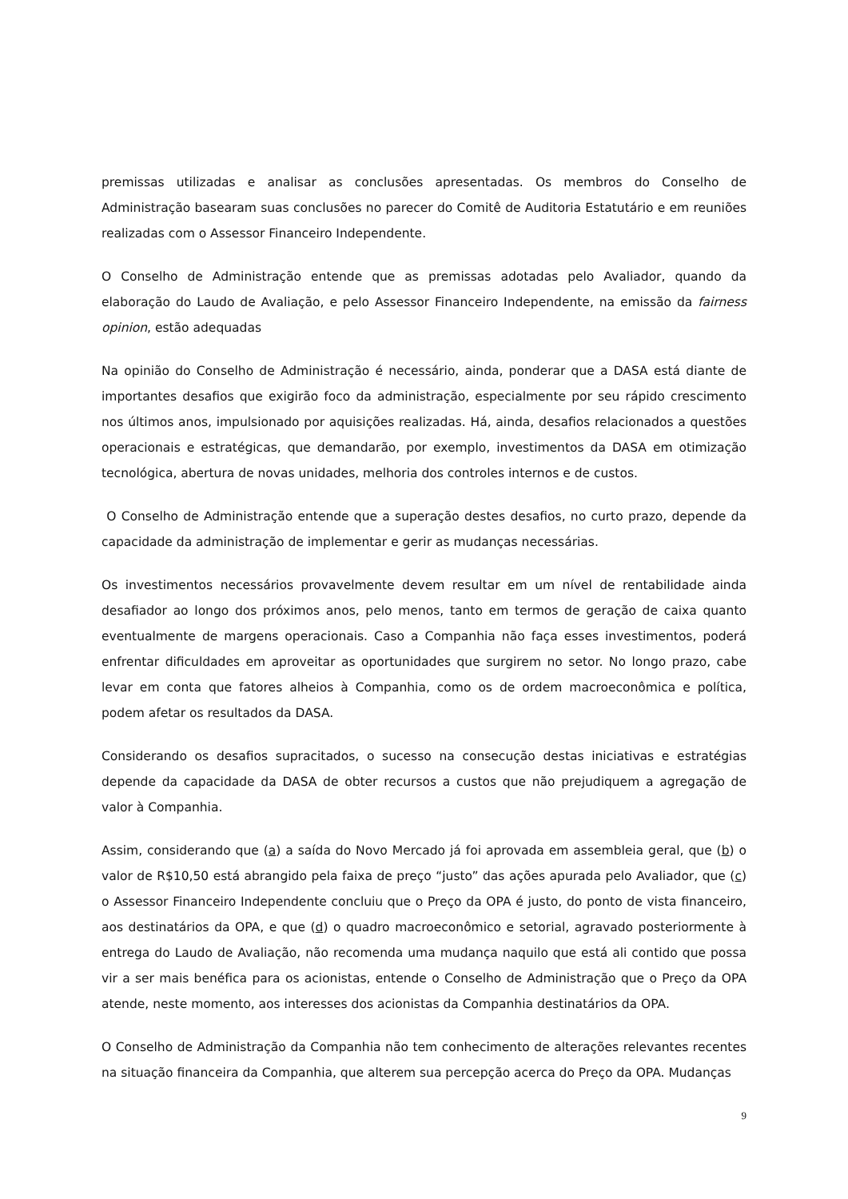premissas utilizadas e analisar as conclusões apresentadas. Os membros do Conselho de Administração basearam suas conclusões no parecer do Comitê de Auditoria Estatutário e em reuniões realizadas com o Assessor Financeiro Independente.
O Conselho de Administração entende que as premissas adotadas pelo Avaliador, quando da elaboração do Laudo de Avaliação, e pelo Assessor Financeiro Independente, na emissão da fairness opinion, estão adequadas
Na opinião do Conselho de Administração é necessário, ainda, ponderar que a DASA está diante de importantes desafios que exigirão foco da administração, especialmente por seu rápido crescimento nos últimos anos, impulsionado por aquisições realizadas. Há, ainda, desafios relacionados a questões operacionais e estratégicas, que demandarão, por exemplo, investimentos da DASA em otimização tecnológica, abertura de novas unidades, melhoria dos controles internos e de custos.
O Conselho de Administração entende que a superação destes desafios, no curto prazo, depende da capacidade da administração de implementar e gerir as mudanças necessárias.
Os investimentos necessários provavelmente devem resultar em um nível de rentabilidade ainda desafiador ao longo dos próximos anos, pelo menos, tanto em termos de geração de caixa quanto eventualmente de margens operacionais. Caso a Companhia não faça esses investimentos, poderá enfrentar dificuldades em aproveitar as oportunidades que surgirem no setor. No longo prazo, cabe levar em conta que fatores alheios à Companhia, como os de ordem macroeconômica e política, podem afetar os resultados da DASA.
Considerando os desafios supracitados, o sucesso na consecução destas iniciativas e estratégias depende da capacidade da DASA de obter recursos a custos que não prejudiquem a agregação de valor à Companhia.
Assim, considerando que (a) a saída do Novo Mercado já foi aprovada em assembleia geral, que (b) o valor de R$10,50 está abrangido pela faixa de preço “justo” das ações apurada pelo Avaliador, que (c) o Assessor Financeiro Independente concluiu que o Preço da OPA é justo, do ponto de vista financeiro, aos destinatários da OPA, e que (d) o quadro macroeconômico e setorial, agravado posteriormente à entrega do Laudo de Avaliação, não recomenda uma mudança naquilo que está ali contido que possa vir a ser mais benéfica para os acionistas, entende o Conselho de Administração que o Preço da OPA atende, neste momento, aos interesses dos acionistas da Companhia destinatários da OPA.
O Conselho de Administração da Companhia não tem conhecimento de alterações relevantes recentes na situação financeira da Companhia, que alterem sua percepção acerca do Preço da OPA. Mudanças
9